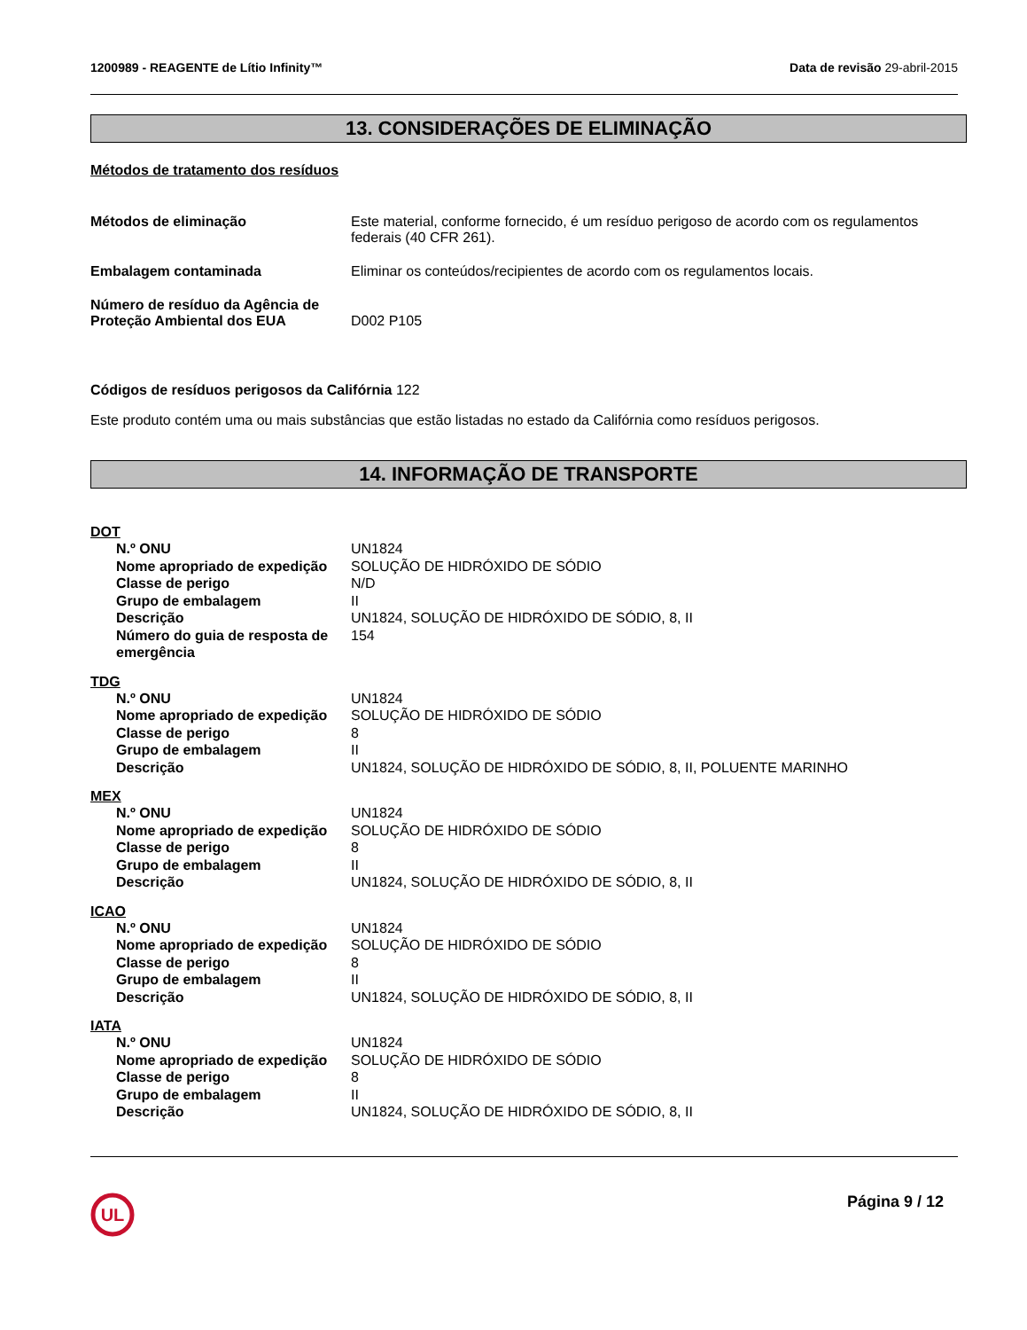1200989 - REAGENTE de Lítio Infinity™ Data de revisão 29-abril-2015
13. CONSIDERAÇÕES DE ELIMINAÇÃO
Métodos de tratamento dos resíduos
Métodos de eliminação Este material, conforme fornecido, é um resíduo perigoso de acordo com os regulamentos federais (40 CFR 261).
Embalagem contaminada Eliminar os conteúdos/recipientes de acordo com os regulamentos locais.
Número de resíduo da Agência de Proteção Ambiental dos EUA
D002 P105
Códigos de resíduos perigosos da Califórnia 122
Este produto contém uma ou mais substâncias que estão listadas no estado da Califórnia como resíduos perigosos.
14. INFORMAÇÃO DE TRANSPORTE
DOT
N.º ONU UN1824
Nome apropriado de expedição
SOLUÇÃO DE HIDRÓXIDO DE SÓDIO
Classe de perigo N/D
Grupo de embalagem II
Descrição UN1824, SOLUÇÃO DE HIDRÓXIDO DE SÓDIO, 8, II
Número do guia de resposta de emergência
154
TDG
N.º ONU UN1824
Nome apropriado de expedição
SOLUÇÃO DE HIDRÓXIDO DE SÓDIO
Classe de perigo 8
Grupo de embalagem II
Descrição UN1824, SOLUÇÃO DE HIDRÓXIDO DE SÓDIO, 8, II, POLUENTE MARINHO
MEX
N.º ONU UN1824
Nome apropriado de expedição
SOLUÇÃO DE HIDRÓXIDO DE SÓDIO
Classe de perigo 8
Grupo de embalagem II
Descrição UN1824, SOLUÇÃO DE HIDRÓXIDO DE SÓDIO, 8, II
ICAO
N.º ONU UN1824
Nome apropriado de expedição
SOLUÇÃO DE HIDRÓXIDO DE SÓDIO
Classe de perigo 8
Grupo de embalagem II
Descrição UN1824, SOLUÇÃO DE HIDRÓXIDO DE SÓDIO, 8, II
IATA
N.º ONU UN1824
Nome apropriado de expedição
SOLUÇÃO DE HIDRÓXIDO DE SÓDIO
Classe de perigo 8
Grupo de embalagem II
Descrição UN1824, SOLUÇÃO DE HIDRÓXIDO DE SÓDIO, 8, II
UL
Página 9 / 12